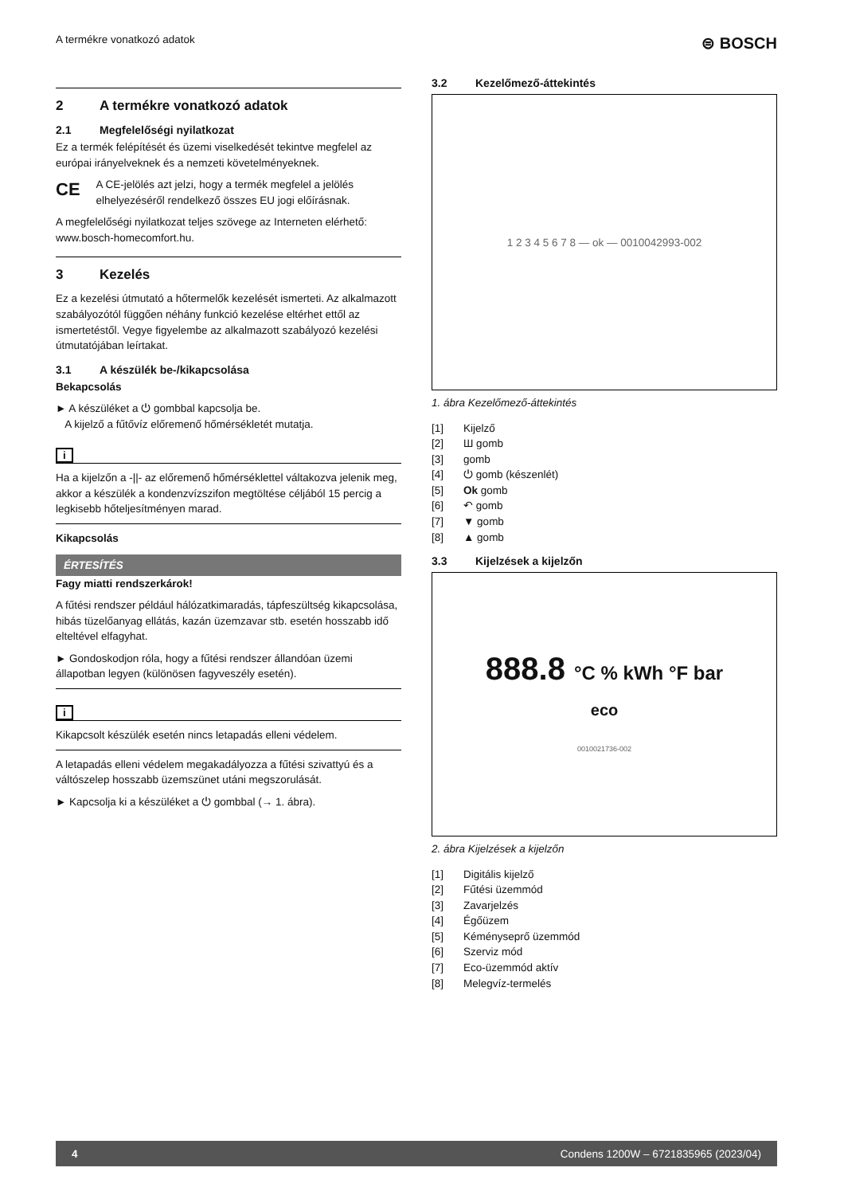A termékre vonatkozó adatok ⊜ BOSCH
2 A termékre vonatkozó adatok
2.1 Megfelelőségi nyilatkozat
Ez a termék felépítését és üzemi viselkedését tekintve megfelel az európai irányelveknek és a nemzeti követelményeknek.
CE A CE-jelölés azt jelzi, hogy a termék megfelel a jelölés elhelyezéséről rendelkező összes EU jogi előírásnak.
A megfelelőségi nyilatkozat teljes szövege az Interneten elérhető: www.bosch-homecomfort.hu.
3 Kezelés
Ez a kezelési útmutató a hőtermelők kezelését ismerteti. Az alkalmazott szabályozótól függően néhány funkció kezelése eltérhet ettől az ismertetéstől. Vegye figyelembe az alkalmazott szabályozó kezelési útmutatójában leírtakat.
3.1 A készülék be-/kikapcsolása
Bekapcsolás
► A készüléket a ⏻ gombbal kapcsolja be.
A kijelző a fűtővíz előremenő hőmérsékletét mutatja.
i
Ha a kijelzőn a -||- az előremenő hőmérséklettel váltakozva jelenik meg, akkor a készülék a kondenzvízszifon megtöltése céljából 15 percig a legkisebb hőteljesítményen marad.
Kikapcsolás
ÉRTESÍTÉS
Fagy miatti rendszerkárok!
A fűtési rendszer például hálózatkimaradás, tápfeszültség kikapcsolása, hibás tüzelőanyag ellátás, kazán üzemzavar stb. esetén hosszabb idő elteltével elfagyhat.
► Gondoskodjon róla, hogy a fűtési rendszer állandóan üzemi állapotban legyen (különösen fagyveszély esetén).
i
Kikapcsolt készülék esetén nincs letapadás elleni védelem.
A letapadás elleni védelem megakadályozza a fűtési szivattyú és a váltószelep hosszabb üzemszünet utáni megszorulását.
► Kapcsolja ki a készüléket a ⏻ gombbal (→ 1. ábra).
3.2 Kezelőmező-áttekintés
1 2 3 4 5 6 7 8 — ok — 0010042993-002
1. ábra Kezelőmező-áttekintés
[1] Kijelző
[2] Ш gomb
[3] gomb
[4] ⏻ gomb (készenlét)
[5] Ok gomb
[6] ↶ gomb
[7] ▼ gomb
[8] ▲ gomb
3.3 Kijelzések a kijelzőn
888.8 °C % kWh °F bar
eco
0010021736-002
2. ábra Kijelzések a kijelzőn
[1] Digitális kijelző
[2] Fűtési üzemmód
[3] Zavarjelzés
[4] Égőüzem
[5] Kéményseprő üzemmód
[6] Szerviz mód
[7] Eco-üzemmód aktív
[8] Melegvíz-termelés
4 Condens 1200W – 6721835965 (2023/04)